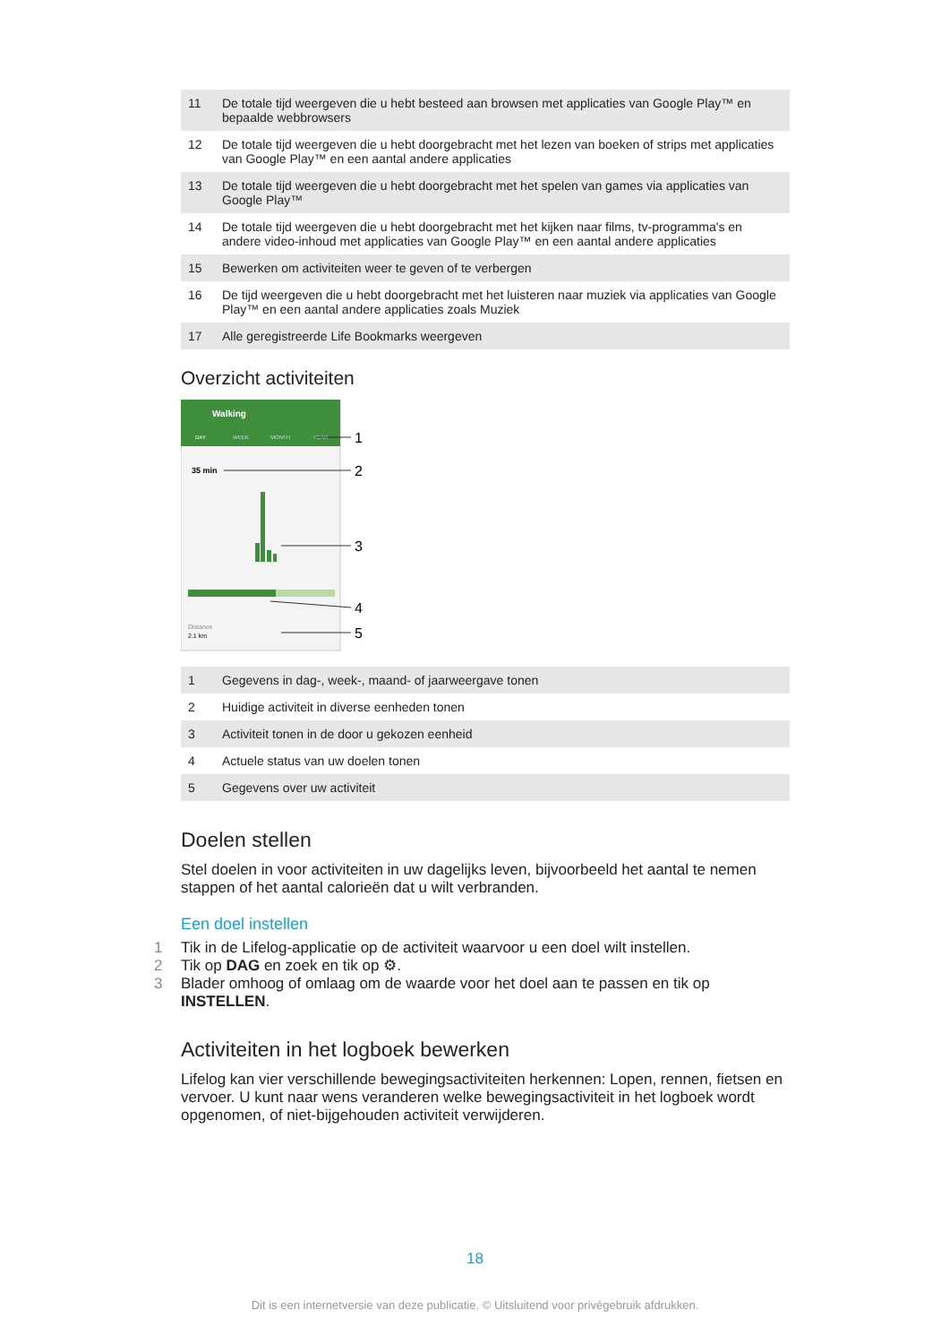| 11 | De totale tijd weergeven die u hebt besteed aan browsen met applicaties van Google Play™ en bepaalde webbrowsers |
| 12 | De totale tijd weergeven die u hebt doorgebracht met het lezen van boeken of strips met applicaties van Google Play™ en een aantal andere applicaties |
| 13 | De totale tijd weergeven die u hebt doorgebracht met het spelen van games via applicaties van Google Play™ |
| 14 | De totale tijd weergeven die u hebt doorgebracht met het kijken naar films, tv-programma's en andere video-inhoud met applicaties van Google Play™ en een aantal andere applicaties |
| 15 | Bewerken om activiteiten weer te geven of te verbergen |
| 16 | De tijd weergeven die u hebt doorgebracht met het luisteren naar muziek via applicaties van Google Play™ en een aantal andere applicaties zoals Muziek |
| 17 | Alle geregistreerde Life Bookmarks weergeven |
Overzicht activiteiten
Walking
DAY
WEEK
MONTH
YEAR
35 min
Distance
2.1 km
1
2
3
4
5
| 1 | Gegevens in dag-, week-, maand- of jaarweergave tonen |
| 2 | Huidige activiteit in diverse eenheden tonen |
| 3 | Activiteit tonen in de door u gekozen eenheid |
| 4 | Actuele status van uw doelen tonen |
| 5 | Gegevens over uw activiteit |
Doelen stellen
Stel doelen in voor activiteiten in uw dagelijks leven, bijvoorbeeld het aantal te nemen stappen of het aantal calorieën dat u wilt verbranden.
Een doel instellen
1 Tik in de Lifelog-applicatie op de activiteit waarvoor u een doel wilt instellen.
2 Tik op DAG en zoek en tik op ⚙.
3 Blader omhoog of omlaag om de waarde voor het doel aan te passen en tik op INSTELLEN.
Activiteiten in het logboek bewerken
Lifelog kan vier verschillende bewegingsactiviteiten herkennen: Lopen, rennen, fietsen en vervoer. U kunt naar wens veranderen welke bewegingsactiviteit in het logboek wordt opgenomen, of niet-bijgehouden activiteit verwijderen.
18
Dit is een internetversie van deze publicatie. © Uitsluitend voor privégebruik afdrukken.